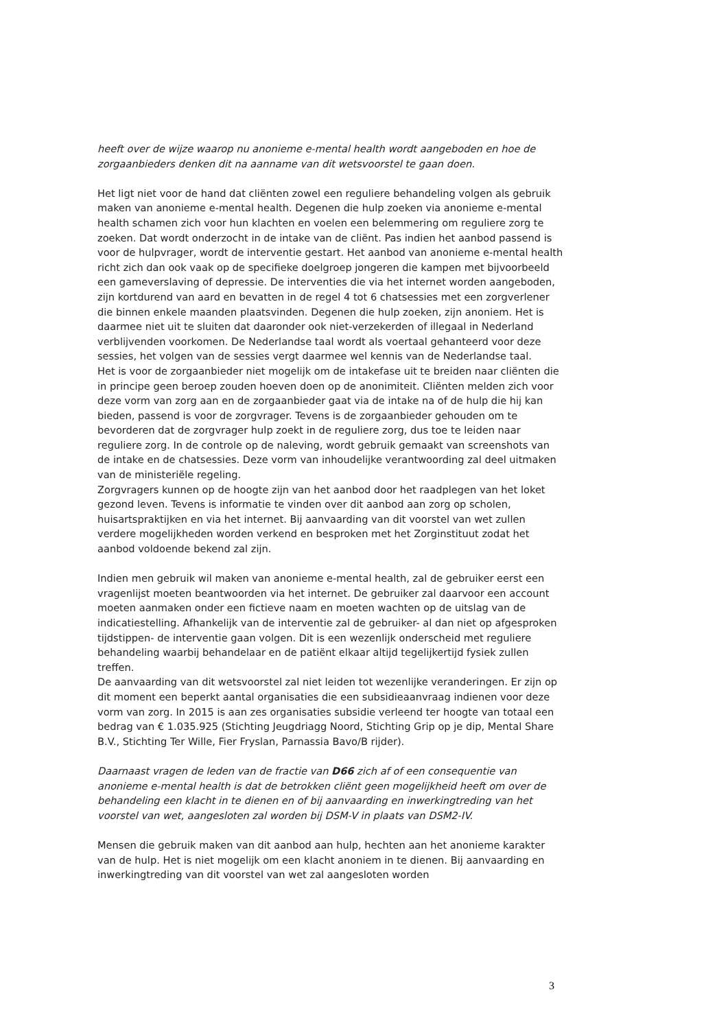heeft over de wijze waarop nu anonieme e-mental health wordt aangeboden en hoe de zorgaanbieders denken dit na aanname van dit wetsvoorstel te gaan doen.
Het ligt niet voor de hand dat cliënten zowel een reguliere behandeling volgen als gebruik maken van anonieme e-mental health. Degenen die hulp zoeken via anonieme e-mental health schamen zich voor hun klachten en voelen een belemmering om reguliere zorg te zoeken. Dat wordt onderzocht in de intake van de cliënt. Pas indien het aanbod passend is voor de hulpvrager, wordt de interventie gestart. Het aanbod van anonieme e-mental health richt zich dan ook vaak op de specifieke doelgroep jongeren die kampen met bijvoorbeeld een gameverslaving of depressie. De interventies die via het internet worden aangeboden, zijn kortdurend van aard en bevatten in de regel 4 tot 6 chatsessies met een zorgverlener die binnen enkele maanden plaatsvinden. Degenen die hulp zoeken, zijn anoniem. Het is daarmee niet uit te sluiten dat daaronder ook niet-verzekerden of illegaal in Nederland verblijvenden voorkomen. De Nederlandse taal wordt als voertaal gehanteerd voor deze sessies, het volgen van de sessies vergt daarmee wel kennis van de Nederlandse taal.
Het is voor de zorgaanbieder niet mogelijk om de intakefase uit te breiden naar cliënten die in principe geen beroep zouden hoeven doen op de anonimiteit. Cliënten melden zich voor deze vorm van zorg aan en de zorgaanbieder gaat via de intake na of de hulp die hij kan bieden, passend is voor de zorgvrager. Tevens is de zorgaanbieder gehouden om te bevorderen dat de zorgvrager hulp zoekt in de reguliere zorg, dus toe te leiden naar reguliere zorg. In de controle op de naleving, wordt gebruik gemaakt van screenshots van de intake en de chatsessies. Deze vorm van inhoudelijke verantwoording zal deel uitmaken van de ministeriële regeling.
Zorgvragers kunnen op de hoogte zijn van het aanbod door het raadplegen van het loket gezond leven. Tevens is informatie te vinden over dit aanbod aan zorg op scholen, huisartspraktijken en via het internet. Bij aanvaarding van dit voorstel van wet zullen verdere mogelijkheden worden verkend en besproken met het Zorginstituut zodat het aanbod voldoende bekend zal zijn.
Indien men gebruik wil maken van anonieme e-mental health, zal de gebruiker eerst een vragenlijst moeten beantwoorden via het internet. De gebruiker zal daarvoor een account moeten aanmaken onder een fictieve naam en moeten wachten op de uitslag van de indicatiestelling. Afhankelijk van de interventie zal de gebruiker- al dan niet op afgesproken tijdstippen- de interventie gaan volgen. Dit is een wezenlijk onderscheid met reguliere behandeling waarbij behandelaar en de patiënt elkaar altijd tegelijkertijd fysiek zullen treffen.
De aanvaarding van dit wetsvoorstel zal niet leiden tot wezenlijke veranderingen. Er zijn op dit moment een beperkt aantal organisaties die een subsidieaanvraag indienen voor deze vorm van zorg. In 2015 is aan zes organisaties subsidie verleend ter hoogte van totaal een bedrag van € 1.035.925 (Stichting Jeugdriagg Noord, Stichting Grip op je dip, Mental Share B.V., Stichting Ter Wille, Fier Fryslan, Parnassia Bavo/B rijder).
Daarnaast vragen de leden van de fractie van D66 zich af of een consequentie van anonieme e-mental health is dat de betrokken cliënt geen mogelijkheid heeft om over de behandeling een klacht in te dienen en of bij aanvaarding en inwerkingtreding van het voorstel van wet, aangesloten zal worden bij DSM-V in plaats van DSM2-IV.
Mensen die gebruik maken van dit aanbod aan hulp, hechten aan het anonieme karakter van de hulp. Het is niet mogelijk om een klacht anoniem in te dienen. Bij aanvaarding en inwerkingtreding van dit voorstel van wet zal aangesloten worden
3